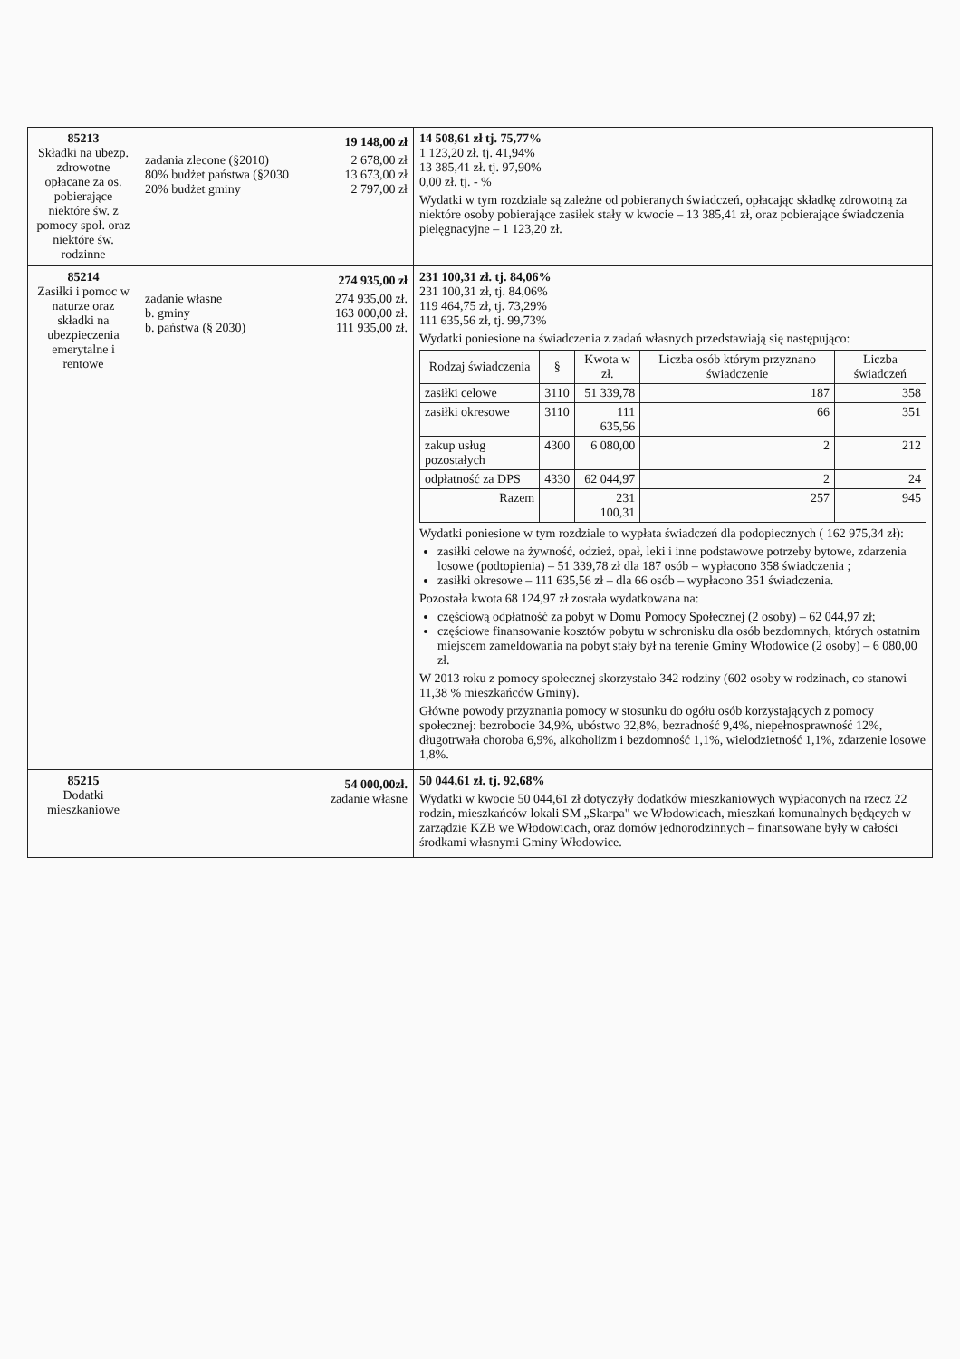| 85213 Składki na ubezp. zdrowotne opłacane za os. pobierające niektóre św. z pomocy społ. oraz niektóre św. rodzinne | 19 148,00 zł zadania zlecone (§2010) 2 678,00 zł 80% budżet państwa (§2030 13 673,00 zł 20% budżet gminy 2 797,00 zł | 14 508,61 zł tj. 75,77% 1 123,20 zł. tj. 41,94% 13 385,41 zł. tj. 97,90% 0,00 zł. tj. - % Wydatki w tym rozdziale są zależne od pobieranych świadczeń, opłacając składkę zdrowotną za niektóre osoby pobierające zasiłek stały w kwocie – 13 385,41 zł, oraz pobierające świadczenia pielęgnacyjne – 1 123,20 zł. |
| 85214 Zasiłki i pomoc w naturze oraz składki na ubezpieczenia emerytalne i rentowe | 274 935,00 zł zadanie własne 274 935,00 zł. b. gminy 163 000,00 zł. b. państwa (§ 2030) 111 935,00 zł. | 231 100,31 zł. tj. 84,06% 231 100,31 zł, tj. 84,06% 119 464,75 zł, tj. 73,29% 111 635,56 zł, tj. 99,73% Wydatki poniesione na świadczenia z zadań własnych przedstawiają się następująco: / Rodzaj świadczenia / § / Kwota w zł. / Liczba osób którym przyznano świadczenie / Liczba świadczeń / / --- / --- / --- / --- / --- / / zasiłki celowe / 3110 / 51 339,78 / 187 / 358 / / zasiłki okresowe / 3110 / 111 635,56 / 66 / 351 / / zakup usług pozostałych / 4300 / 6 080,00 / 2 / 212 / / odpłatność za DPS / 4330 / 62 044,97 / 2 / 24 / / Razem / / 231 100,31 / 257 / 945 / Wydatki poniesione w tym rozdziale to wypłata świadczeń dla podopiecznych ( 162 975,34 zł): zasiłki celowe na żywność, odzież, opał, leki i inne podstawowe potrzeby bytowe, zdarzenia losowe (podtopienia) – 51 339,78 zł dla 187 osób – wypłacono 358 świadczenia ; zasiłki okresowe – 111 635,56 zł – dla 66 osób – wypłacono 351 świadczenia. Pozostała kwota 68 124,97 zł została wydatkowana na: częściową odpłatność za pobyt w Domu Pomocy Społecznej (2 osoby) – 62 044,97 zł; częściowe finansowanie kosztów pobytu w schronisku dla osób bezdomnych, których ostatnim miejscem zameldowania na pobyt stały był na terenie Gminy Włodowice (2 osoby) – 6 080,00 zł. W 2013 roku z pomocy społecznej skorzystało 342 rodziny (602 osoby w rodzinach, co stanowi 11,38 % mieszkańców Gminy). Główne powody przyznania pomocy w stosunku do ogółu osób korzystających z pomocy społecznej: bezrobocie 34,9%, ubóstwo 32,8%, bezradność 9,4%, niepełnosprawność 12%, długotrwała choroba 6,9%, alkoholizm i bezdomność 1,1%, wielodzietność 1,1%, zdarzenie losowe 1,8%. |
| 85215 Dodatki mieszkaniowe | 54 000,00zł. zadanie własne | 50 044,61 zł. tj. 92,68% Wydatki w kwocie 50 044,61 zł dotyczyły dodatków mieszkaniowych wypłaconych na rzecz 22 rodzin, mieszkańców lokali SM „Skarpa" we Włodowicach, mieszkań komunalnych będących w zarządzie KZB we Włodowicach, oraz domów jednorodzinnych – finansowane były w całości środkami własnymi Gminy Włodowice. |